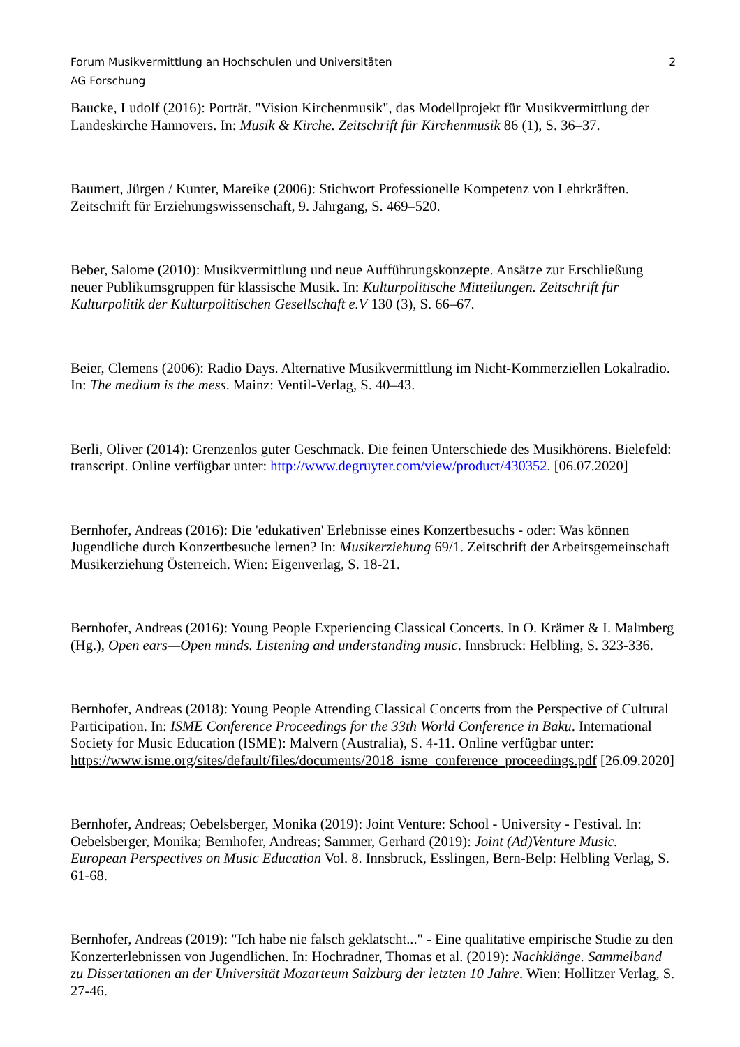Forum Musikvermittlung an Hochschulen und Universitäten 2
AG Forschung
Baucke, Ludolf (2016): Porträt. "Vision Kirchenmusik", das Modellprojekt für Musikvermittlung der Landeskirche Hannovers. In: Musik & Kirche. Zeitschrift für Kirchenmusik 86 (1), S. 36–37.
Baumert, Jürgen / Kunter, Mareike (2006): Stichwort Professionelle Kompetenz von Lehrkräften. Zeitschrift für Erziehungswissenschaft, 9. Jahrgang, S. 469–520.
Beber, Salome (2010): Musikvermittlung und neue Aufführungskonzepte. Ansätze zur Erschließung neuer Publikumsgruppen für klassische Musik. In: Kulturpolitische Mitteilungen. Zeitschrift für Kulturpolitik der Kulturpolitischen Gesellschaft e.V 130 (3), S. 66–67.
Beier, Clemens (2006): Radio Days. Alternative Musikvermittlung im Nicht-Kommerziellen Lokalradio. In: The medium is the mess. Mainz: Ventil-Verlag, S. 40–43.
Berli, Oliver (2014): Grenzenlos guter Geschmack. Die feinen Unterschiede des Musikhörens. Bielefeld: transcript. Online verfügbar unter: http://www.degruyter.com/view/product/430352. [06.07.2020]
Bernhofer, Andreas (2016): Die 'edukativen' Erlebnisse eines Konzertbesuchs - oder: Was können Jugendliche durch Konzertbesuche lernen? In: Musikerziehung 69/1. Zeitschrift der Arbeitsgemeinschaft Musikerziehung Österreich. Wien: Eigenverlag, S. 18-21.
Bernhofer, Andreas (2016): Young People Experiencing Classical Concerts. In O. Krämer & I. Malmberg (Hg.), Open ears—Open minds. Listening and understanding music. Innsbruck: Helbling, S. 323-336.
Bernhofer, Andreas (2018): Young People Attending Classical Concerts from the Perspective of Cultural Participation. In: ISME Conference Proceedings for the 33th World Conference in Baku. International Society for Music Education (ISME): Malvern (Australia), S. 4-11. Online verfügbar unter: https://www.isme.org/sites/default/files/documents/2018_isme_conference_proceedings.pdf [26.09.2020]
Bernhofer, Andreas; Oebelsberger, Monika (2019): Joint Venture: School - University - Festival. In: Oebelsberger, Monika; Bernhofer, Andreas; Sammer, Gerhard (2019): Joint (Ad)Venture Music. European Perspectives on Music Education Vol. 8. Innsbruck, Esslingen, Bern-Belp: Helbling Verlag, S. 61-68.
Bernhofer, Andreas (2019): "Ich habe nie falsch geklatscht..." - Eine qualitative empirische Studie zu den Konzerterlebnissen von Jugendlichen. In: Hochradner, Thomas et al. (2019): Nachklänge. Sammelband zu Dissertationen an der Universität Mozarteum Salzburg der letzten 10 Jahre. Wien: Hollitzer Verlag, S. 27-46.